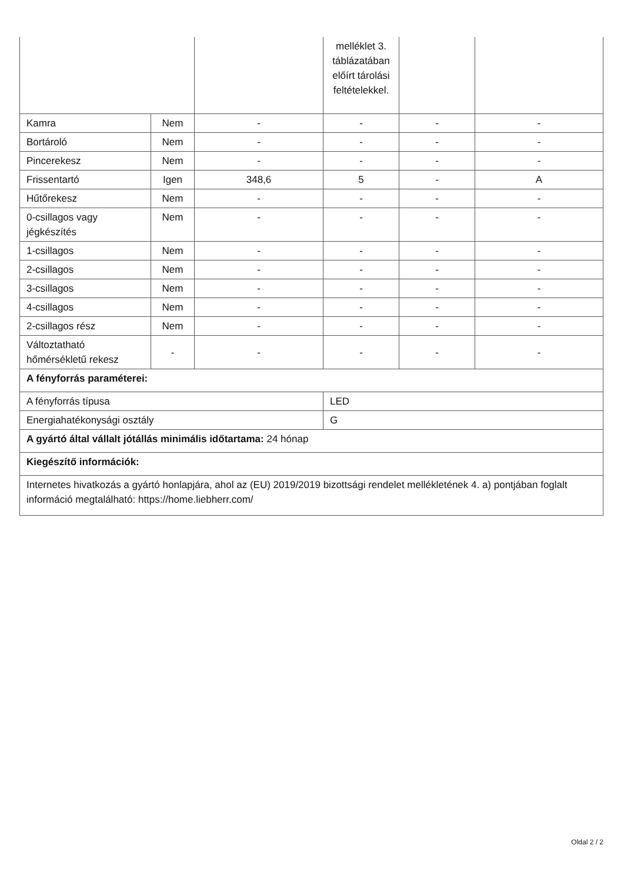| | | | melléklet 3. táblázatában előírt tárolási feltételekkel. | | |
| Kamra | Nem | - | - | - | - |
| Bortároló | Nem | - | - | - | - |
| Pincerekesz | Nem | - | - | - | - |
| Frissentartó | Igen | 348,6 | 5 | - | A |
| Hűtőrekesz | Nem | - | - | - | - |
| 0-csillagos vagy jégkészítés | Nem | - | - | - | - |
| 1-csillagos | Nem | - | - | - | - |
| 2-csillagos | Nem | - | - | - | - |
| 3-csillagos | Nem | - | - | - | - |
| 4-csillagos | Nem | - | - | - | - |
| 2-csillagos rész | Nem | - | - | - | - |
| Változtatható hőmérsékletű rekesz | - | - | - | - | - |
| A fényforrás paraméterei: | | | | | |
| A fényforrás típusa | | | LED | | |
| Energiahatékonysági osztály | | | G | | |
| A gyártó által vállalt jótállás minimális időtartama: 24 hónap | | | | | |
| Kiegészítő információk: | | | | | |
| Internetes hivatkozás a gyártó honlapjára, ahol az (EU) 2019/2019 bizottsági rendelet mellékletének 4. a) pontjában foglalt információ megtalálható: https://home.liebherr.com/ | | | | | |
Oldal 2 / 2